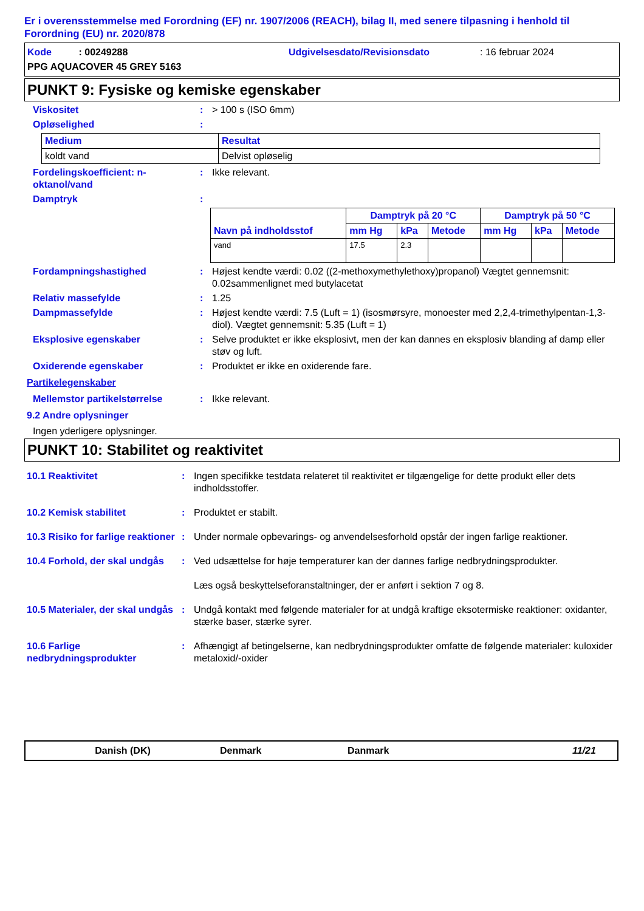Er i overensstemmelse med Forordning (EF) nr. 1907/2006 (REACH), bilag II, med senere tilpasning i henhold til Forordning (EU) nr. 2020/878
Kode : 00249288 Udgivelsesdato/Revisionsdato : 16 februar 2024
PPG AQUACOVER 45 GREY 5163
PUNKT 9: Fysiske og kemiske egenskaber
Viskositet : > 100 s (ISO 6mm)
Opløselighed :
| Medium | Resultat |
| --- | --- |
| koldt vand | Delvist opløselig |
Fordelingskoefficient: n-oktanol/vand
: Ikke relevant.
Damptryk :
| Navn på indholdsstof | Damptryk på 20 °C | | | Damptryk på 50 °C | | |
| --- | --- | --- | --- | --- | --- | --- |
| | mm Hg | kPa | Metode | mm Hg | kPa | Metode |
| vand | 17.5 | 2.3 | | | | |
Fordampningshastighed : Højest kendte værdi: 0.02 ((2-methoxymethylethoxy)propanol) Vægtet gennemsnit: 0.02sammenlignet med butylacetat
Relativ massefylde : 1.25
Dampmassefylde : Højest kendte værdi: 7.5 (Luft = 1) (isosmørsyre, monoester med 2,2,4-trimethylpentan-1,3-diol). Vægtet gennemsnit: 5.35 (Luft = 1)
Eksplosive egenskaber : Selve produktet er ikke eksplosivt, men der kan dannes en eksplosiv blanding af damp eller støv og luft.
Oxiderende egenskaber : Produktet er ikke en oxiderende fare.
Partikelegenskaber
Mellemstor partikelstørrelse : Ikke relevant.
9.2 Andre oplysninger
Ingen yderligere oplysninger.
PUNKT 10: Stabilitet og reaktivitet
10.1 Reaktivitet : Ingen specifikke testdata relateret til reaktivitet er tilgængelige for dette produkt eller dets indholdsstoffer.
10.2 Kemisk stabilitet : Produktet er stabilt.
10.3 Risiko for farlige reaktioner
: Under normale opbevarings- og anvendelsesforhold opstår der ingen farlige reaktioner.
10.4 Forhold, der skal undgås
: Ved udsættelse for høje temperaturer kan der dannes farlige nedbrydningsprodukter.
Læs også beskyttelseforanstaltninger, der er anført i sektion 7 og 8.
10.5 Materialer, der skal undgås
: Undgå kontakt med følgende materialer for at undgå kraftige eksotermiske reaktioner: oxidanter, stærke baser, stærke syrer.
10.6 Farlige nedbrydningsprodukter
: Afhængigt af betingelserne, kan nedbrydningsprodukter omfatte de følgende materialer: kuloxider metaloxid/-oxider
Danish (DK) Denmark Danmark 11/21